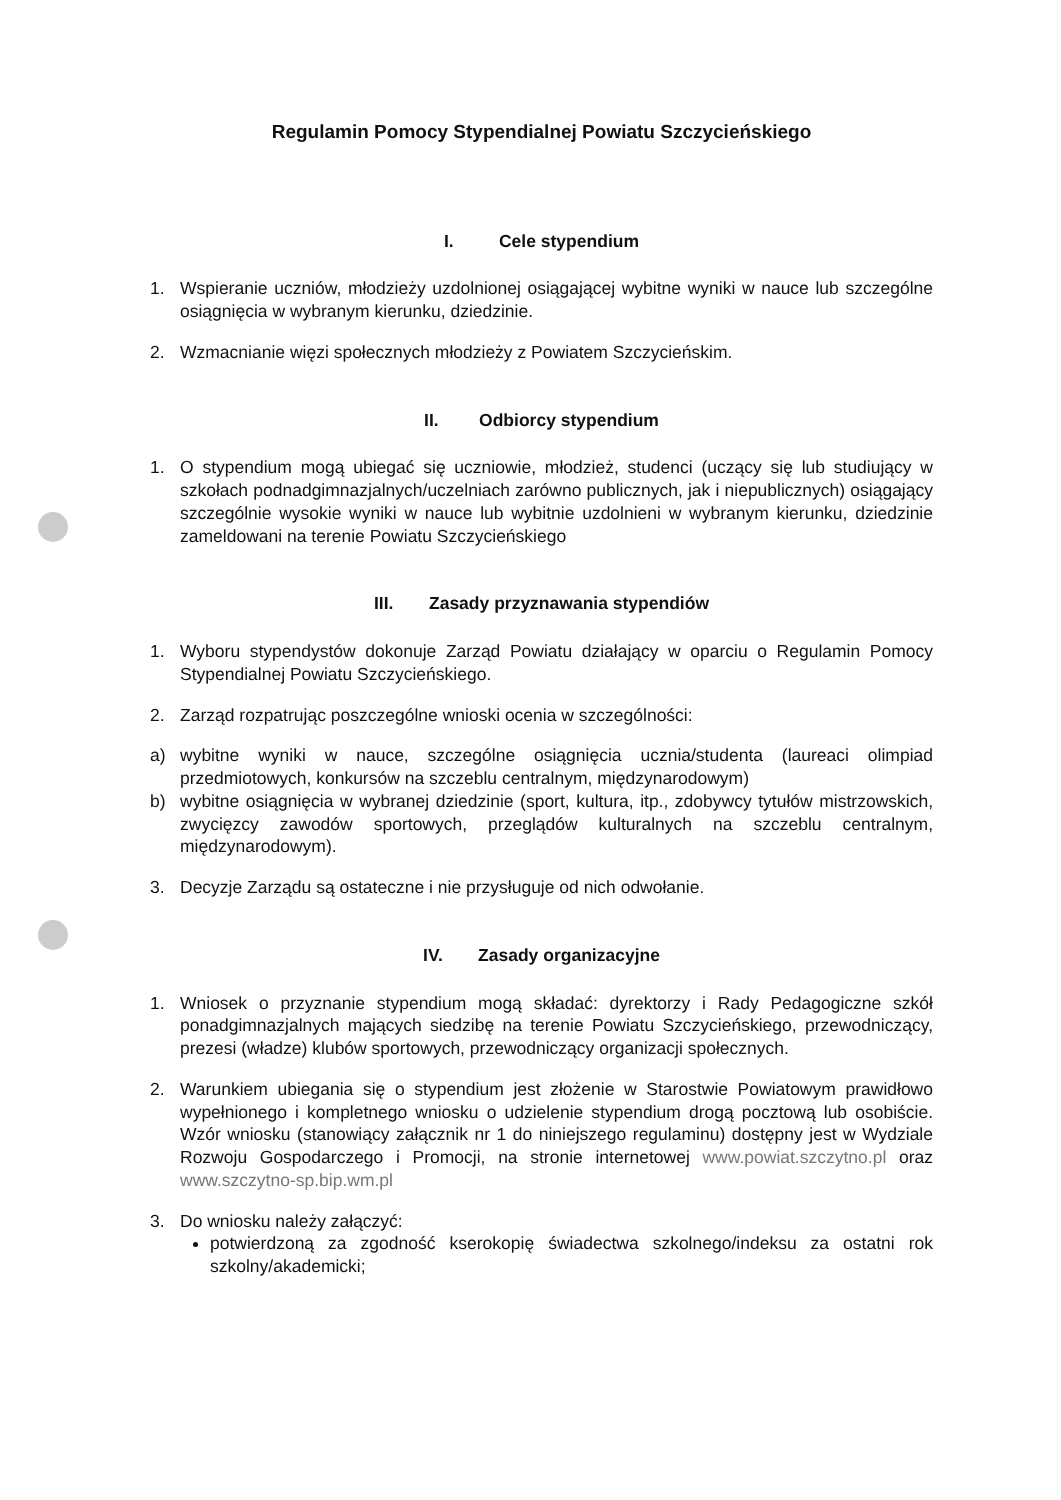Regulamin Pomocy Stypendialnej Powiatu Szczycieńskiego
I. Cele stypendium
1. Wspieranie uczniów, młodzieży uzdolnionej osiągającej wybitne wyniki w nauce lub szczególne osiągnięcia w wybranym kierunku, dziedzinie.
2. Wzmacnianie więzi społecznych młodzieży z Powiatem Szczycieńskim.
II. Odbiorcy stypendium
1. O stypendium mogą ubiegać się uczniowie, młodzież, studenci (uczący się lub studiujący w szkołach podnadgimnazjalnych/uczelniach zarówno publicznych, jak i niepublicznych) osiągający szczególnie wysokie wyniki w nauce lub wybitnie uzdolnieni w wybranym kierunku, dziedzinie zameldowani na terenie Powiatu Szczycieńskiego
III. Zasady przyznawania stypendiów
1. Wyboru stypendystów dokonuje Zarząd Powiatu działający w oparciu o Regulamin Pomocy Stypendialnej Powiatu Szczycieńskiego.
2. Zarząd rozpatrując poszczególne wnioski ocenia w szczególności:
a) wybitne wyniki w nauce, szczególne osiągnięcia ucznia/studenta (laureaci olimpiad przedmiotowych, konkursów na szczeblu centralnym, międzynarodowym)
b) wybitne osiągnięcia w wybranej dziedzinie (sport, kultura, itp., zdobywcy tytułów mistrzowskich, zwycięzcy zawodów sportowych, przeglądów kulturalnych na szczeblu centralnym, międzynarodowym).
3. Decyzje Zarządu są ostateczne i nie przysługuje od nich odwołanie.
IV. Zasady organizacyjne
1. Wniosek o przyznanie stypendium mogą składać: dyrektorzy i Rady Pedagogiczne szkół ponadgimnazjalnych mających siedzibę na terenie Powiatu Szczycieńskiego, przewodniczący, prezesi (władze) klubów sportowych, przewodniczący organizacji społecznych.
2. Warunkiem ubiegania się o stypendium jest złożenie w Starostwie Powiatowym prawidłowo wypełnionego i kompletnego wniosku o udzielenie stypendium drogą pocztową lub osobiście. Wzór wniosku (stanowiący załącznik nr 1 do niniejszego regulaminu) dostępny jest w Wydziale Rozwoju Gospodarczego i Promocji, na stronie internetowej www.powiat.szczytno.pl oraz www.szczytno-sp.bip.wm.pl
3. Do wniosku należy załączyć:
potwierdzoną za zgodność kserokopię świadectwa szkolnego/indeksu za ostatni rok szkolny/akademicki;